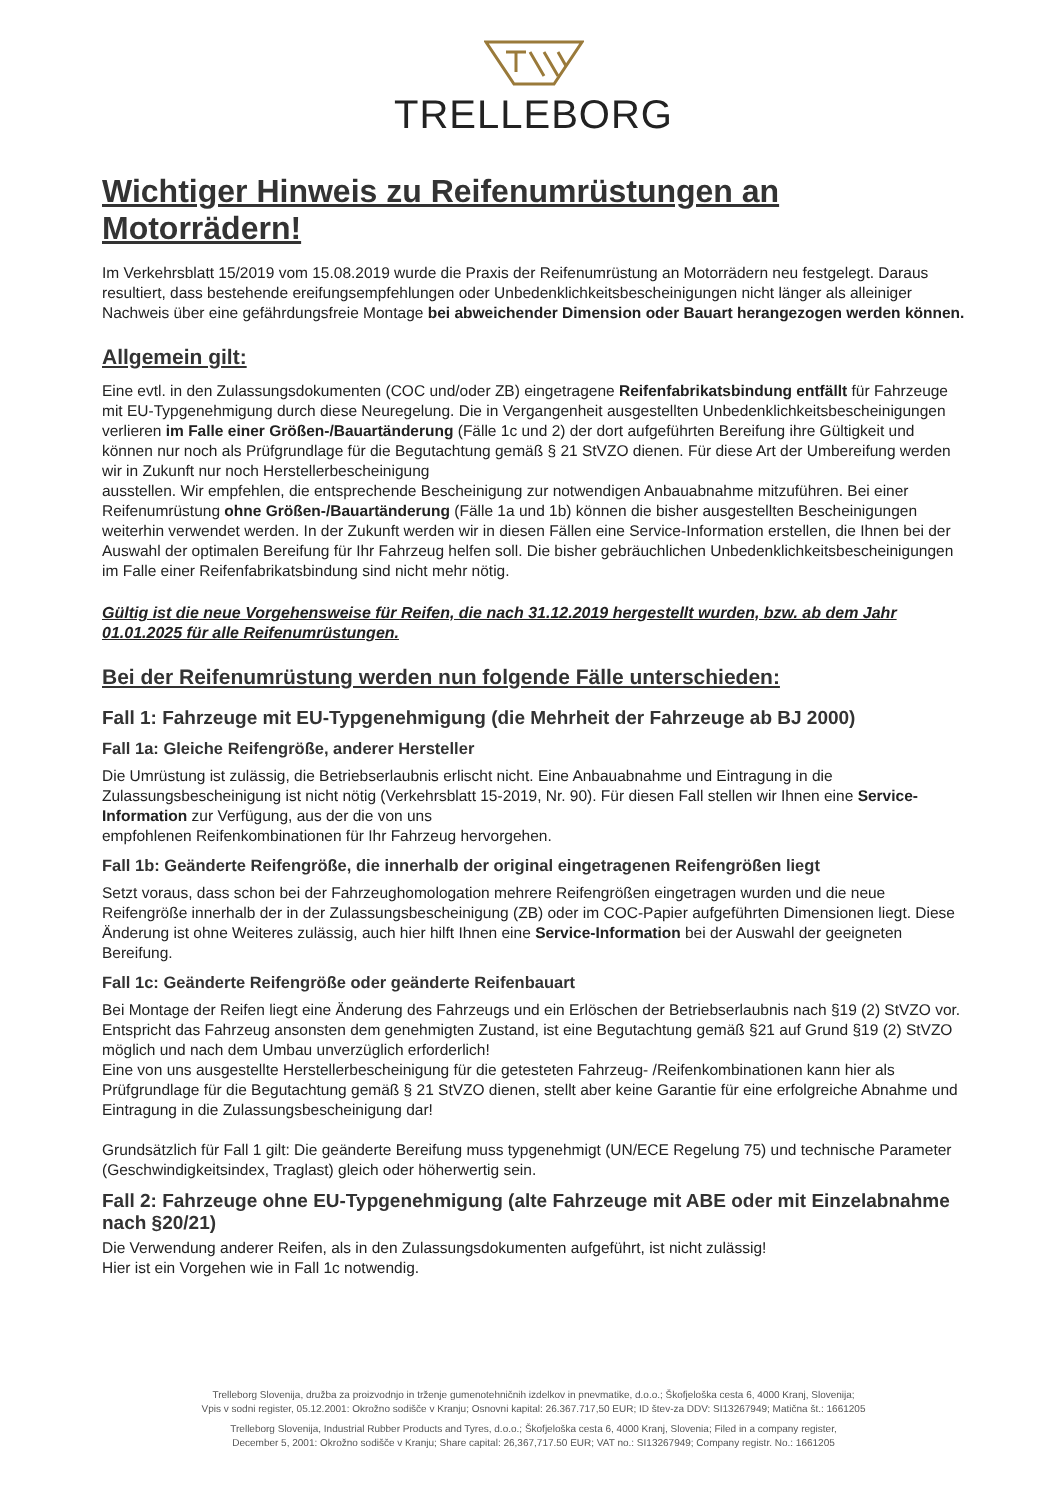TRELLEBORG
Wichtiger Hinweis zu Reifenumrüstungen an Motorrädern!
Im Verkehrsblatt 15/2019 vom 15.08.2019 wurde die Praxis der Reifenumrüstung an Motorrädern neu festgelegt. Daraus resultiert, dass bestehende ereifungsempfehlungen oder Unbedenklichkeitsbescheinigungen nicht länger als alleiniger Nachweis über eine gefährdungsfreie Montage bei abweichender Dimension oder Bauart herangezogen werden können.
Allgemein gilt:
Eine evtl. in den Zulassungsdokumenten (COC und/oder ZB) eingetragene Reifenfabrikatsbindung entfällt für Fahrzeuge mit EU-Typgenehmigung durch diese Neuregelung. Die in Vergangenheit ausgestellten Unbedenklichkeitsbescheinigungen verlieren im Falle einer Größen-/Bauartänderung (Fälle 1c und 2) der dort aufgeführten Bereifung ihre Gültigkeit und können nur noch als Prüfgrundlage für die Begutachtung gemäß § 21 StVZO dienen. Für diese Art der Umbereifung werden wir in Zukunft nur noch Herstellerbescheinigung
ausstellen. Wir empfehlen, die entsprechende Bescheinigung zur notwendigen Anbauabnahme mitzuführen. Bei einer Reifenumrüstung ohne Größen-/Bauartänderung (Fälle 1a und 1b) können die bisher ausgestellten Bescheinigungen weiterhin verwendet werden. In der Zukunft werden wir in diesen Fällen eine Service-Information erstellen, die Ihnen bei der Auswahl der optimalen Bereifung für Ihr Fahrzeug helfen soll. Die bisher gebräuchlichen Unbedenklichkeitsbescheinigungen im Falle einer Reifenfabrikatsbindung sind nicht mehr nötig.
Gültig ist die neue Vorgehensweise für Reifen, die nach 31.12.2019 hergestellt wurden, bzw. ab dem Jahr 01.01.2025 für alle Reifenumrüstungen.
Bei der Reifenumrüstung werden nun folgende Fälle unterschieden:
Fall 1: Fahrzeuge mit EU-Typgenehmigung (die Mehrheit der Fahrzeuge ab BJ 2000)
Fall 1a: Gleiche Reifengröße, anderer Hersteller
Die Umrüstung ist zulässig, die Betriebserlaubnis erlischt nicht. Eine Anbauabnahme und Eintragung in die Zulassungsbescheinigung ist nicht nötig (Verkehrsblatt 15-2019, Nr. 90). Für diesen Fall stellen wir Ihnen eine Service-Information zur Verfügung, aus der die von uns
empfohlenen Reifenkombinationen für Ihr Fahrzeug hervorgehen.
Fall 1b: Geänderte Reifengröße, die innerhalb der original eingetragenen Reifengrößen liegt
Setzt voraus, dass schon bei der Fahrzeughomologation mehrere Reifengrößen eingetragen wurden und die neue Reifengröße innerhalb der in der Zulassungsbescheinigung (ZB) oder im COC-Papier aufgeführten Dimensionen liegt. Diese Änderung ist ohne Weiteres zulässig, auch hier hilft Ihnen eine Service-Information bei der Auswahl der geeigneten Bereifung.
Fall 1c: Geänderte Reifengröße oder geänderte Reifenbauart
Bei Montage der Reifen liegt eine Änderung des Fahrzeugs und ein Erlöschen der Betriebserlaubnis nach §19 (2) StVZO vor. Entspricht das Fahrzeug ansonsten dem genehmigten Zustand, ist eine Begutachtung gemäß §21 auf Grund §19 (2) StVZO möglich und nach dem Umbau unverzüglich erforderlich!
Eine von uns ausgestellte Herstellerbescheinigung für die getesteten Fahrzeug- /Reifenkombinationen kann hier als Prüfgrundlage für die Begutachtung gemäß § 21 StVZO dienen, stellt aber keine Garantie für eine erfolgreiche Abnahme und Eintragung in die Zulassungsbescheinigung dar!
Grundsätzlich für Fall 1 gilt: Die geänderte Bereifung muss typgenehmigt (UN/ECE Regelung 75) und technische Parameter (Geschwindigkeitsindex, Traglast) gleich oder höherwertig sein.
Fall 2: Fahrzeuge ohne EU-Typgenehmigung (alte Fahrzeuge mit ABE oder mit Einzelabnahme nach §20/21)
Die Verwendung anderer Reifen, als in den Zulassungsdokumenten aufgeführt, ist nicht zulässig!
Hier ist ein Vorgehen wie in Fall 1c notwendig.
Trelleborg Slovenija, družba za proizvodnjo in trženje gumenotehničnih izdelkov in pnevmatike, d.o.o.; Škofjeloška cesta 6, 4000 Kranj, Slovenija;
Vpis v sodni register, 05.12.2001: Okrožno sodišče v Kranju; Osnovni kapital: 26.367.717,50 EUR; ID štev-za DDV: SI13267949; Matična št.: 1661205
Trelleborg Slovenija, Industrial Rubber Products and Tyres, d.o.o.; Škofjeloška cesta 6, 4000 Kranj, Slovenia; Filed in a company register,
December 5, 2001: Okrožno sodišče v Kranju; Share capital: 26,367,717.50 EUR; VAT no.: SI13267949; Company registr. No.: 1661205